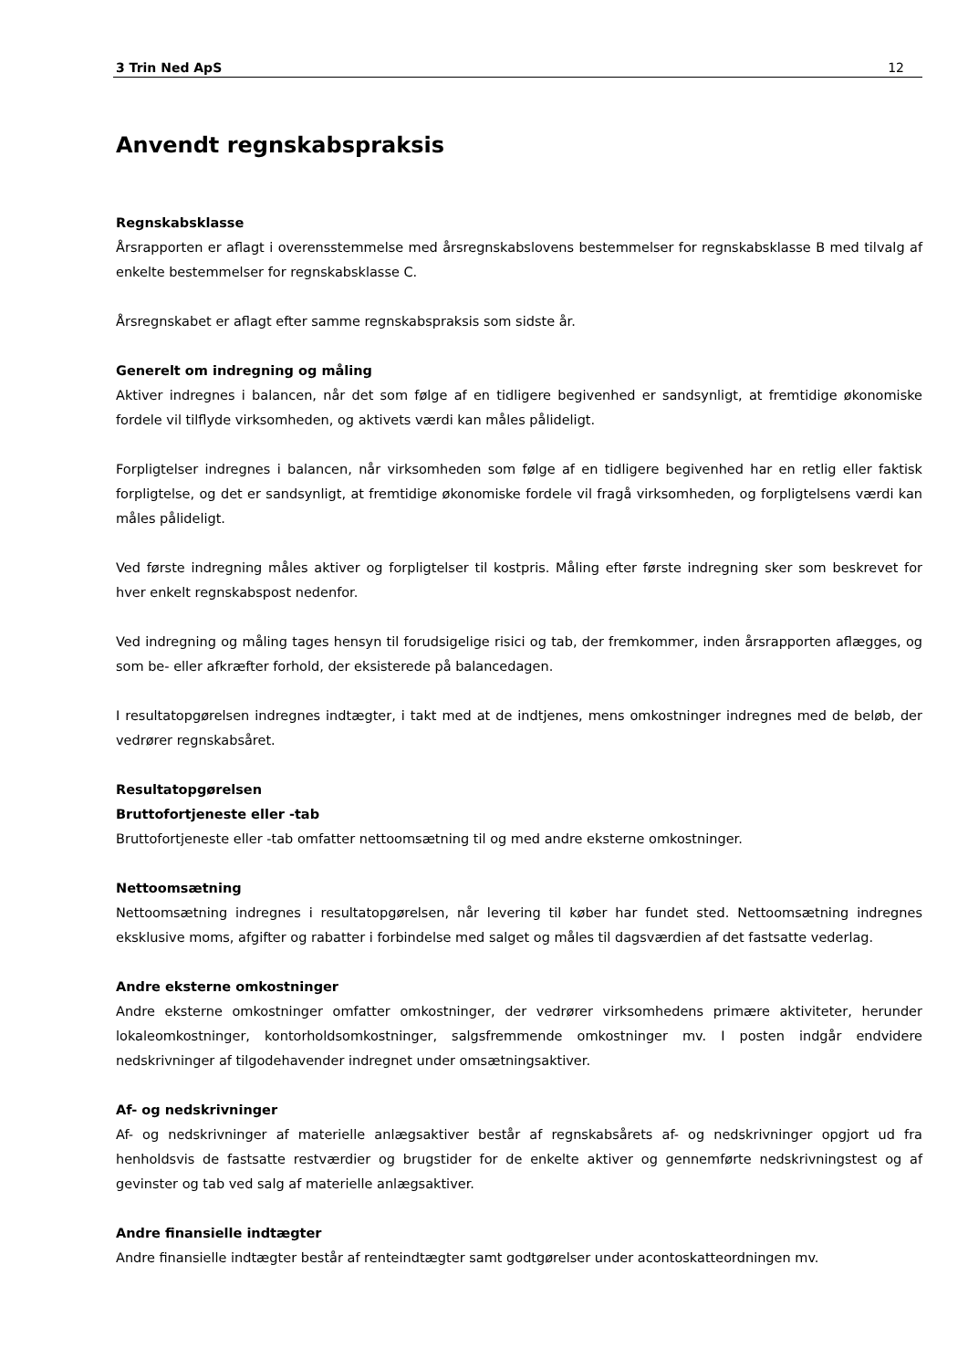3 Trin Ned ApS 12
Anvendt regnskabspraksis
Regnskabsklasse
Årsrapporten er aflagt i overensstemmelse med årsregnskabslovens bestemmelser for regnskabsklasse B med tilvalg af enkelte bestemmelser for regnskabsklasse C.
Årsregnskabet er aflagt efter samme regnskabspraksis som sidste år.
Generelt om indregning og måling
Aktiver indregnes i balancen, når det som følge af en tidligere begivenhed er sandsynligt, at fremtidige økonomiske fordele vil tilflyde virksomheden, og aktivets værdi kan måles pålideligt.
Forpligtelser indregnes i balancen, når virksomheden som følge af en tidligere begivenhed har en retlig eller faktisk forpligtelse, og det er sandsynligt, at fremtidige økonomiske fordele vil fragå virksomheden, og forpligtelsens værdi kan måles pålideligt.
Ved første indregning måles aktiver og forpligtelser til kostpris. Måling efter første indregning sker som beskrevet for hver enkelt regnskabspost nedenfor.
Ved indregning og måling tages hensyn til forudsigelige risici og tab, der fremkommer, inden årsrapporten aflægges, og som be- eller afkræfter forhold, der eksisterede på balancedagen.
I resultatopgørelsen indregnes indtægter, i takt med at de indtjenes, mens omkostninger indregnes med de beløb, der vedrører regnskabsåret.
Resultatopgørelsen
Bruttofortjeneste eller -tab
Bruttofortjeneste eller -tab omfatter nettoomsætning til og med andre eksterne omkostninger.
Nettoomsætning
Nettoomsætning indregnes i resultatopgørelsen, når levering til køber har fundet sted. Nettoomsætning indregnes eksklusive moms, afgifter og rabatter i forbindelse med salget og måles til dagsværdien af det fastsatte vederlag.
Andre eksterne omkostninger
Andre eksterne omkostninger omfatter omkostninger, der vedrører virksomhedens primære aktiviteter, herunder lokaleomkostninger, kontorholdsomkostninger, salgsfremmende omkostninger mv. I posten indgår endvidere nedskrivninger af tilgodehavender indregnet under omsætningsaktiver.
Af- og nedskrivninger
Af- og nedskrivninger af materielle anlægsaktiver består af regnskabsårets af- og nedskrivninger opgjort ud fra henholdsvis de fastsatte restværdier og brugstider for de enkelte aktiver og gennemførte nedskrivningstest og af gevinster og tab ved salg af materielle anlægsaktiver.
Andre finansielle indtægter
Andre finansielle indtægter består af renteindtægter samt godtgørelser under acontoskatteordningen mv.